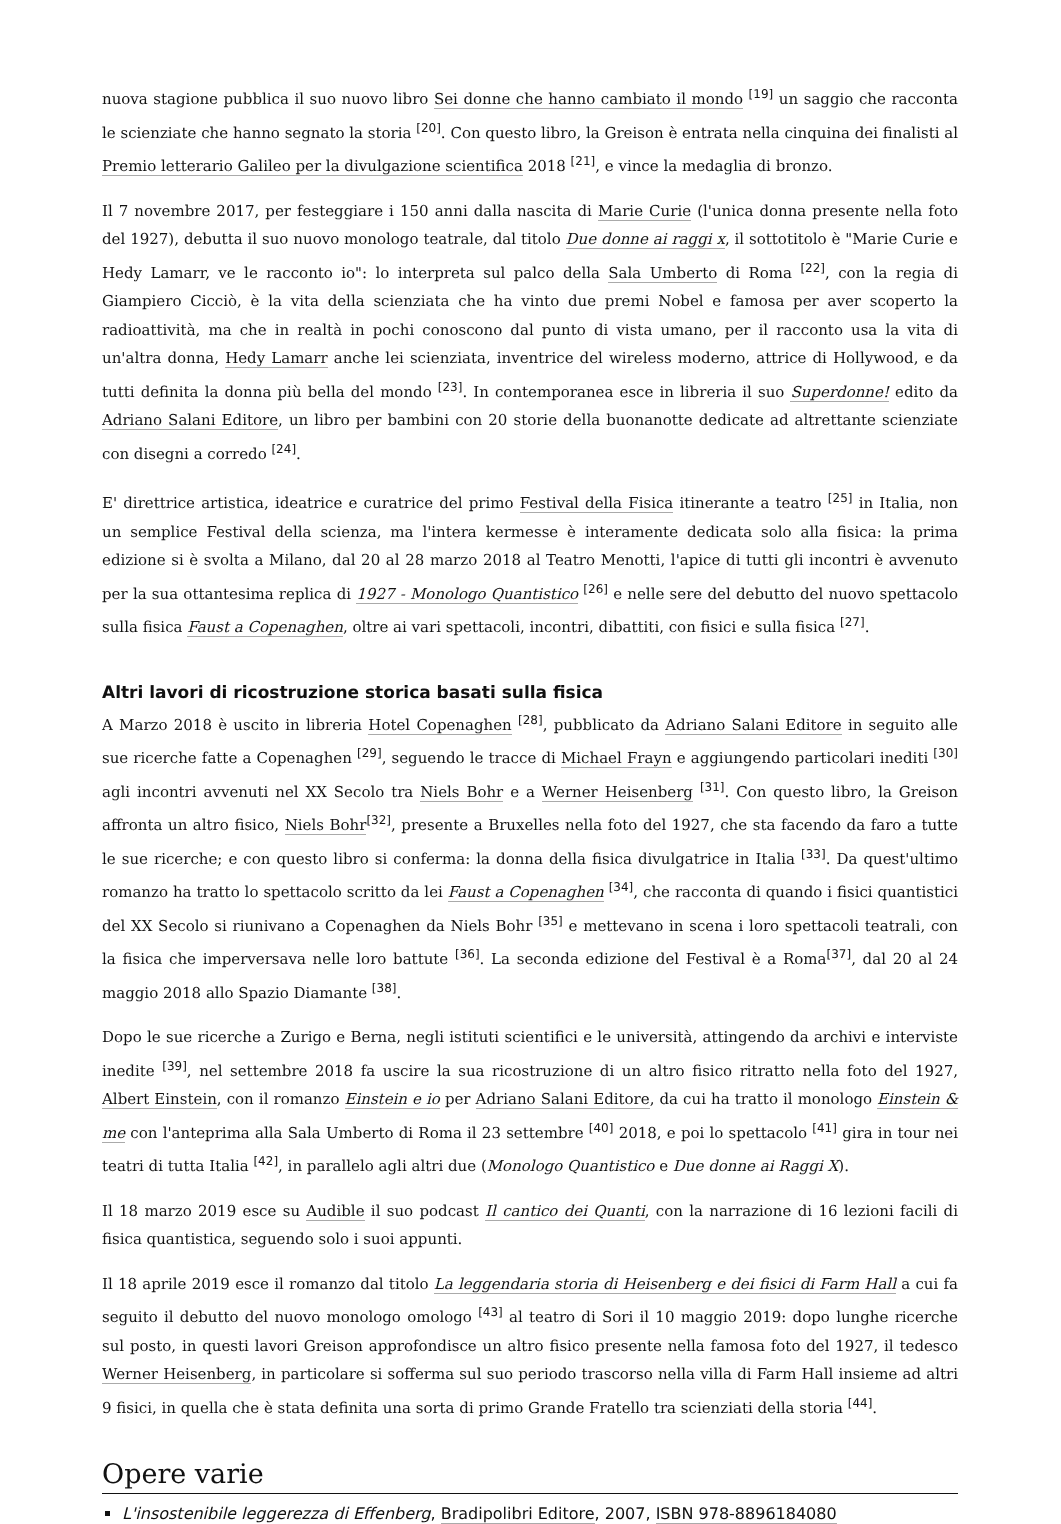nuova stagione pubblica il suo nuovo libro Sei donne che hanno cambiato il mondo <sup>[19]</sup> un saggio che racconta le scienziate che hanno segnato la storia <sup>[20]</sup>. Con questo libro, la Greison è entrata nella cinquina dei finalisti al Premio letterario Galileo per la divulgazione scientifica 2018 <sup>[21]</sup>, e vince la medaglia di bronzo.
Il 7 novembre 2017, per festeggiare i 150 anni dalla nascita di Marie Curie (l'unica donna presente nella foto del 1927), debutta il suo nuovo monologo teatrale, dal titolo Due donne ai raggi x, il sottotitolo è "Marie Curie e Hedy Lamarr, ve le racconto io": lo interpreta sul palco della Sala Umberto di Roma <sup>[22]</sup>, con la regia di Giampiero Cicciò, è la vita della scienziata che ha vinto due premi Nobel e famosa per aver scoperto la radioattività, ma che in realtà in pochi conoscono dal punto di vista umano, per il racconto usa la vita di un'altra donna, Hedy Lamarr anche lei scienziata, inventrice del wireless moderno, attrice di Hollywood, e da tutti definita la donna più bella del mondo <sup>[23]</sup>. In contemporanea esce in libreria il suo Superdonne! edito da Adriano Salani Editore, un libro per bambini con 20 storie della buonanotte dedicate ad altrettante scienziate con disegni a corredo <sup>[24]</sup>.
E' direttrice artistica, ideatrice e curatrice del primo Festival della Fisica itinerante a teatro <sup>[25]</sup> in Italia, non un semplice Festival della scienza, ma l'intera kermesse è interamente dedicata solo alla fisica: la prima edizione si è svolta a Milano, dal 20 al 28 marzo 2018 al Teatro Menotti, l'apice di tutti gli incontri è avvenuto per la sua ottantesima replica di 1927 - Monologo Quantistico <sup>[26]</sup> e nelle sere del debutto del nuovo spettacolo sulla fisica Faust a Copenaghen, oltre ai vari spettacoli, incontri, dibattiti, con fisici e sulla fisica <sup>[27]</sup>.
Altri lavori di ricostruzione storica basati sulla fisica
A Marzo 2018 è uscito in libreria Hotel Copenaghen <sup>[28]</sup>, pubblicato da Adriano Salani Editore in seguito alle sue ricerche fatte a Copenaghen <sup>[29]</sup>, seguendo le tracce di Michael Frayn e aggiungendo particolari inediti <sup>[30]</sup> agli incontri avvenuti nel XX Secolo tra Niels Bohr e a Werner Heisenberg <sup>[31]</sup>. Con questo libro, la Greison affronta un altro fisico, Niels Bohr<sup>[32]</sup>, presente a Bruxelles nella foto del 1927, che sta facendo da faro a tutte le sue ricerche; e con questo libro si conferma: la donna della fisica divulgatrice in Italia <sup>[33]</sup>. Da quest'ultimo romanzo ha tratto lo spettacolo scritto da lei Faust a Copenaghen <sup>[34]</sup>, che racconta di quando i fisici quantistici del XX Secolo si riunivano a Copenaghen da Niels Bohr <sup>[35]</sup> e mettevano in scena i loro spettacoli teatrali, con la fisica che imperversava nelle loro battute <sup>[36]</sup>. La seconda edizione del Festival è a Roma<sup>[37]</sup>, dal 20 al 24 maggio 2018 allo Spazio Diamante <sup>[38]</sup>.
Dopo le sue ricerche a Zurigo e Berna, negli istituti scientifici e le università, attingendo da archivi e interviste inedite <sup>[39]</sup>, nel settembre 2018 fa uscire la sua ricostruzione di un altro fisico ritratto nella foto del 1927, Albert Einstein, con il romanzo Einstein e io per Adriano Salani Editore, da cui ha tratto il monologo Einstein & me con l'anteprima alla Sala Umberto di Roma il 23 settembre <sup>[40]</sup> 2018, e poi lo spettacolo <sup>[41]</sup> gira in tour nei teatri di tutta Italia <sup>[42]</sup>, in parallelo agli altri due (Monologo Quantistico e Due donne ai Raggi X).
Il 18 marzo 2019 esce su Audible il suo podcast Il cantico dei Quanti, con la narrazione di 16 lezioni facili di fisica quantistica, seguendo solo i suoi appunti.
Il 18 aprile 2019 esce il romanzo dal titolo La leggendaria storia di Heisenberg e dei fisici di Farm Hall a cui fa seguito il debutto del nuovo monologo omologo <sup>[43]</sup> al teatro di Sori il 10 maggio 2019: dopo lunghe ricerche sul posto, in questi lavori Greison approfondisce un altro fisico presente nella famosa foto del 1927, il tedesco Werner Heisenberg, in particolare si sofferma sul suo periodo trascorso nella villa di Farm Hall insieme ad altri 9 fisici, in quella che è stata definita una sorta di primo Grande Fratello tra scienziati della storia <sup>[44]</sup>.
Opere varie
L'insostenibile leggerezza di Effenberg, Bradipolibri Editore, 2007, ISBN 978-8896184080